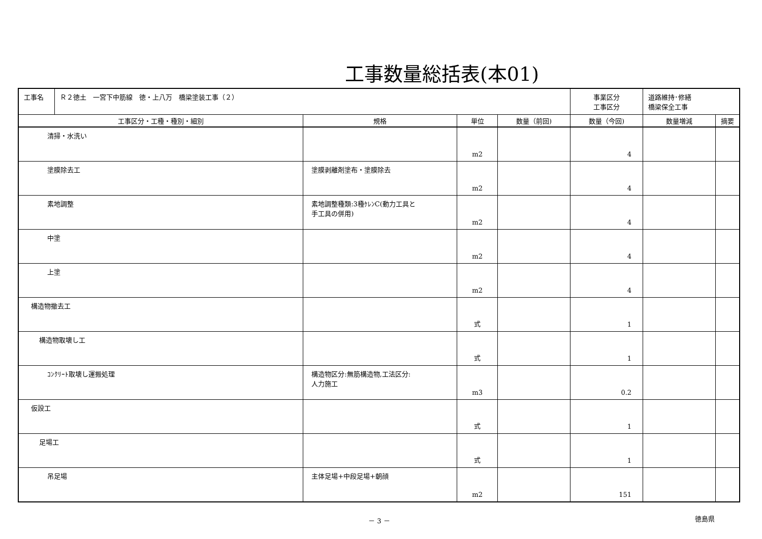工事数量総括表(本01)
| 工事名 | Ｒ２徳土 一宮下中筋線 徳・上八万 橋梁塗装工事（２） | | | | 事業区分 工事区分 | 道路維持･修繕 橋梁保全工事 | |
| 工事区分・工種・種別・細別 | | 規格 | 単位 | 数量（前回) | 数量（今回) | 数量増減 | 摘要 |
| 清掃・水洗い | | | m2 | | 4 | | |
| 塗膜除去工 | | 塗膜剥離剤塗布・塗膜除去 | m2 | | 4 | | |
| 素地調整 | | 素地調整種類:3種ｹﾚﾝC(動力工具と 手工具の併用) | m2 | | 4 | | |
| 中塗 | | | m2 | | 4 | | |
| 上塗 | | | m2 | | 4 | | |
| 構造物撤去工 | | | 式 | | 1 | | |
| 構造物取壊し工 | | | 式 | | 1 | | |
| ｺﾝｸﾘｰﾄ取壊し運搬処理 | | 構造物区分:無筋構造物,工法区分: 人力施工 | m3 | | 0.2 | | |
| 仮設工 | | | 式 | | 1 | | |
| 足場工 | | | 式 | | 1 | | |
| 吊足場 | | 主体足場+中段足場+朝顔 | m2 | | 151 | | |
－ 3 － 徳島県